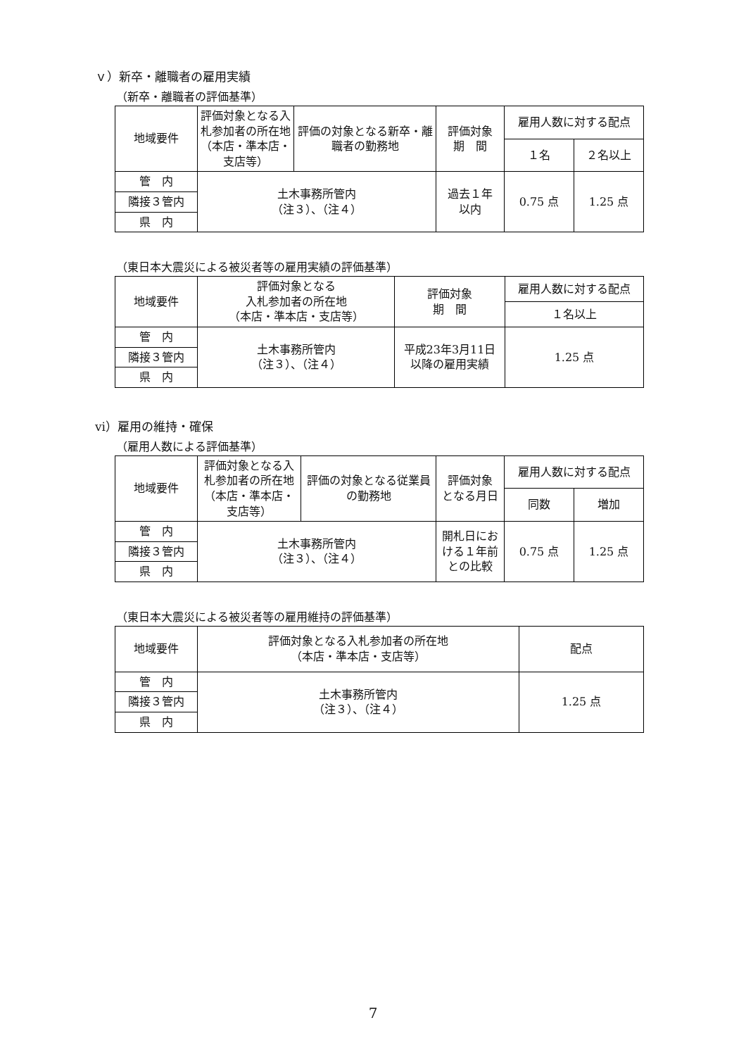ｖ）新卒・離職者の雇用実績
（新卒・離職者の評価基準）
| 地域要件 | 評価対象となる入札参加者の所在地（本店・準本店・支店等） | 評価の対象となる新卒・離職者の勤務地 | 評価対象 期 間 | 雇用人数に対する配点 | |
| --- | --- | --- | --- | --- | --- |
| | | | | １名 | ２名以上 |
| 管 内 | 土木事務所管内 （注３）、（注４） | | 過去１年 以内 | 0.75 点 | 1.25 点 |
| 隣接３管内 | | | | | |
| 県 内 | | | | | |
（東日本大震災による被災者等の雇用実績の評価基準）
| 地域要件 | 評価対象となる 入札参加者の所在地 （本店・準本店・支店等） | 評価対象 期 間 | 雇用人数に対する配点 |
| --- | --- | --- | --- |
| | | | １名以上 |
| 管 内 | 土木事務所管内 （注３）、（注４） | 平成23年3月11日 以降の雇用実績 | 1.25 点 |
| 隣接３管内 | | | |
| 県 内 | | | |
vi）雇用の維持・確保
（雇用人数による評価基準）
| 地域要件 | 評価対象となる入札参加者の所在地（本店・準本店・支店等） | 評価の対象となる従業員の勤務地 | 評価対象 となる月日 | 雇用人数に対する配点 | |
| --- | --- | --- | --- | --- | --- |
| | | | | 同数 | 増加 |
| 管 内 | 土木事務所管内 （注３）、（注４） | | 開札日における１年前との比較 | 0.75 点 | 1.25 点 |
| 隣接３管内 | | | | | |
| 県 内 | | | | | |
（東日本大震災による被災者等の雇用維持の評価基準）
| 地域要件 | 評価対象となる入札参加者の所在地 （本店・準本店・支店等） | 配点 |
| --- | --- | --- |
| 管 内 | 土木事務所管内 （注３）、（注４） | 1.25 点 |
| 隣接３管内 | | |
| 県 内 | | |
7